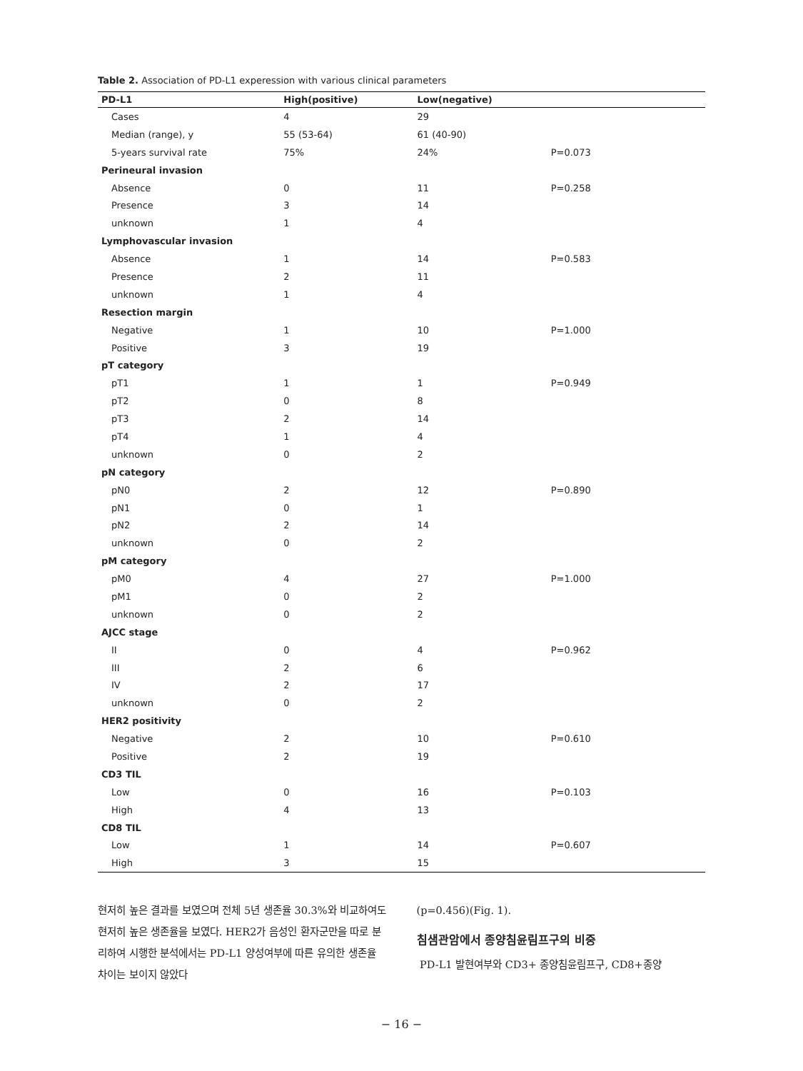Table 2. Association of PD-L1 experession with various clinical parameters
| PD-L1 | High(positive) | Low(negative) | |
| --- | --- | --- | --- |
| Cases | 4 | 29 | |
| Median (range), y | 55 (53-64) | 61 (40-90) | |
| 5-years survival rate | 75% | 24% | P=0.073 |
| Perineural invasion | | | |
| Absence | 0 | 11 | P=0.258 |
| Presence | 3 | 14 | |
| unknown | 1 | 4 | |
| Lymphovascular invasion | | | |
| Absence | 1 | 14 | P=0.583 |
| Presence | 2 | 11 | |
| unknown | 1 | 4 | |
| Resection margin | | | |
| Negative | 1 | 10 | P=1.000 |
| Positive | 3 | 19 | |
| pT category | | | |
| pT1 | 1 | 1 | P=0.949 |
| pT2 | 0 | 8 | |
| pT3 | 2 | 14 | |
| pT4 | 1 | 4 | |
| unknown | 0 | 2 | |
| pN category | | | |
| pN0 | 2 | 12 | P=0.890 |
| pN1 | 0 | 1 | |
| pN2 | 2 | 14 | |
| unknown | 0 | 2 | |
| pM category | | | |
| pM0 | 4 | 27 | P=1.000 |
| pM1 | 0 | 2 | |
| unknown | 0 | 2 | |
| AJCC stage | | | |
| II | 0 | 4 | P=0.962 |
| III | 2 | 6 | |
| IV | 2 | 17 | |
| unknown | 0 | 2 | |
| HER2 positivity | | | |
| Negative | 2 | 10 | P=0.610 |
| Positive | 2 | 19 | |
| CD3 TIL | | | |
| Low | 0 | 16 | P=0.103 |
| High | 4 | 13 | |
| CD8 TIL | | | |
| Low | 1 | 14 | P=0.607 |
| High | 3 | 15 | |
현저히 높은 결과를 보였으며 전체 5년 생존율 30.3%와 비교하여도 현저히 높은 생존율을 보였다. HER2가 음성인 환자군만을 따로 분리하여 시행한 분석에서는 PD-L1 양성여부에 따른 유의한 생존율 차이는 보이지 않았다
(p=0.456)(Fig. 1).
침샘관암에서 종양침윤림프구의 비중
PD-L1 발현여부와 CD3+ 종양침윤림프구, CD8+종양
− 16 −